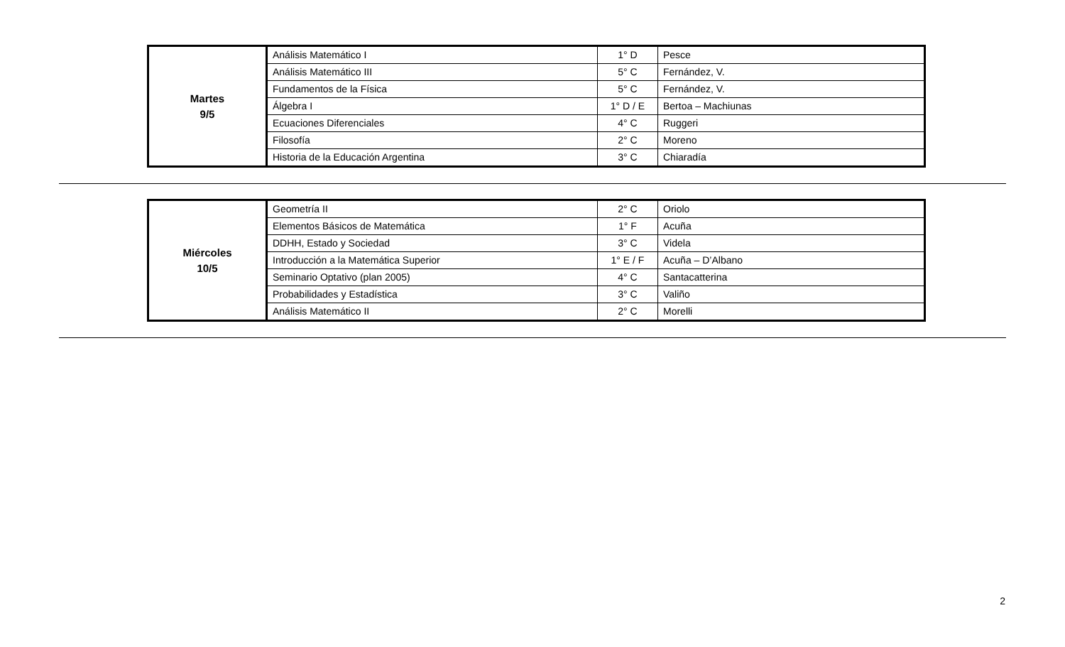| Martes 9/5 | Análisis Matemático I | 1° D | Pesce |
| | Análisis Matemático III | 5° C | Fernández, V. |
| | Fundamentos de la Física | 5° C | Fernández, V. |
| | Álgebra I | 1° D / E | Bertoa – Machiunas |
| | Ecuaciones Diferenciales | 4° C | Ruggeri |
| | Filosofía | 2° C | Moreno |
| | Historia de la Educación Argentina | 3° C | Chiaradía |
| Miércoles 10/5 | Geometría II | 2° C | Oriolo |
| | Elementos Básicos de Matemática | 1° F | Acuña |
| | DDHH, Estado y Sociedad | 3° C | Videla |
| | Introducción a la Matemática Superior | 1° E / F | Acuña – D’Albano |
| | Seminario Optativo (plan 2005) | 4° C | Santacatterina |
| | Probabilidades y Estadística | 3° C | Valiño |
| | Análisis Matemático II | 2° C | Morelli |
2